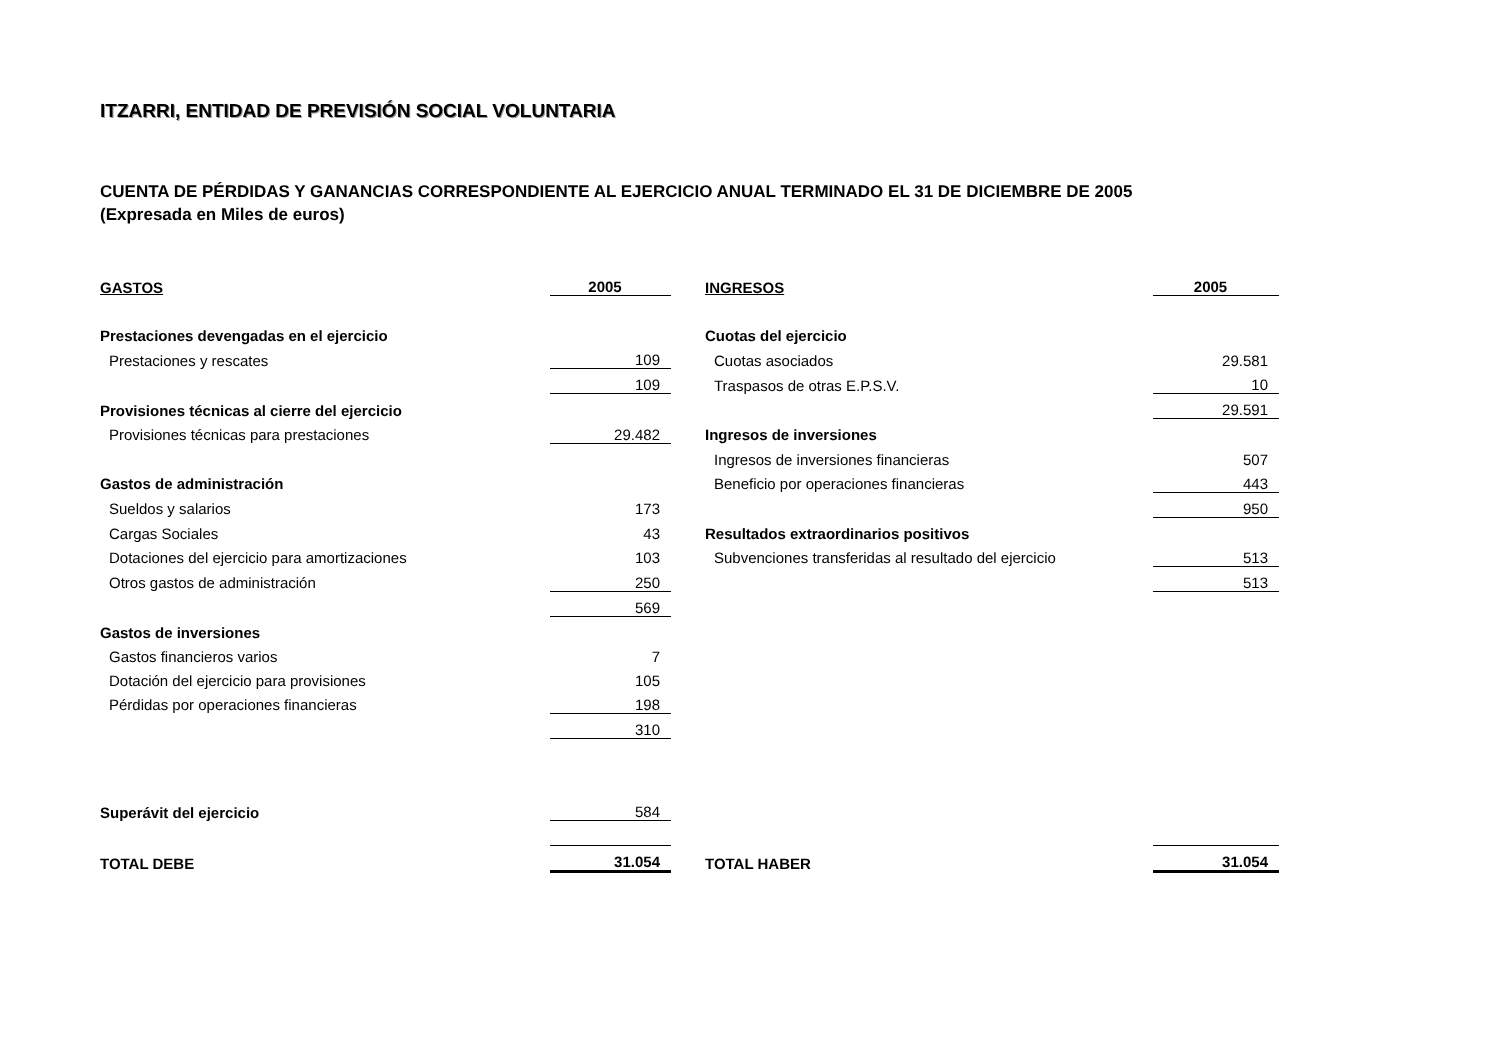ITZARRI, ENTIDAD DE PREVISIÓN SOCIAL VOLUNTARIA
CUENTA DE PÉRDIDAS Y GANANCIAS CORRESPONDIENTE AL EJERCICIO ANUAL TERMINADO EL 31 DE DICIEMBRE DE 2005
(Expresada en Miles de euros)
| GASTOS | 2005 | | INGRESOS | 2005 |
| Prestaciones devengadas en el ejercicio | | | Cuotas del ejercicio | |
| Prestaciones y rescates | 109 | | Cuotas asociados | 29.581 |
| | 109 | | Traspasos de otras E.P.S.V. | 10 |
| Provisiones técnicas al cierre del ejercicio | | | | 29.591 |
| Provisiones técnicas para prestaciones | 29.482 | | Ingresos de inversiones | |
| | | | Ingresos de inversiones financieras | 507 |
| Gastos de administración | | | Beneficio por operaciones financieras | 443 |
| Sueldos y salarios | 173 | | | 950 |
| Cargas Sociales | 43 | | Resultados extraordinarios positivos | |
| Dotaciones del ejercicio para amortizaciones | 103 | | Subvenciones transferidas al resultado del ejercicio | 513 |
| Otros gastos de administración | 250 | | | 513 |
| | 569 | | | |
| Gastos de inversiones | | | | |
| Gastos financieros varios | 7 | | | |
| Dotación del ejercicio para provisiones | 105 | | | |
| Pérdidas por operaciones financieras | 198 | | | |
| | 310 | | | |
| Superávit del ejercicio | 584 | | | |
| TOTAL DEBE | 31.054 | | TOTAL HABER | 31.054 |